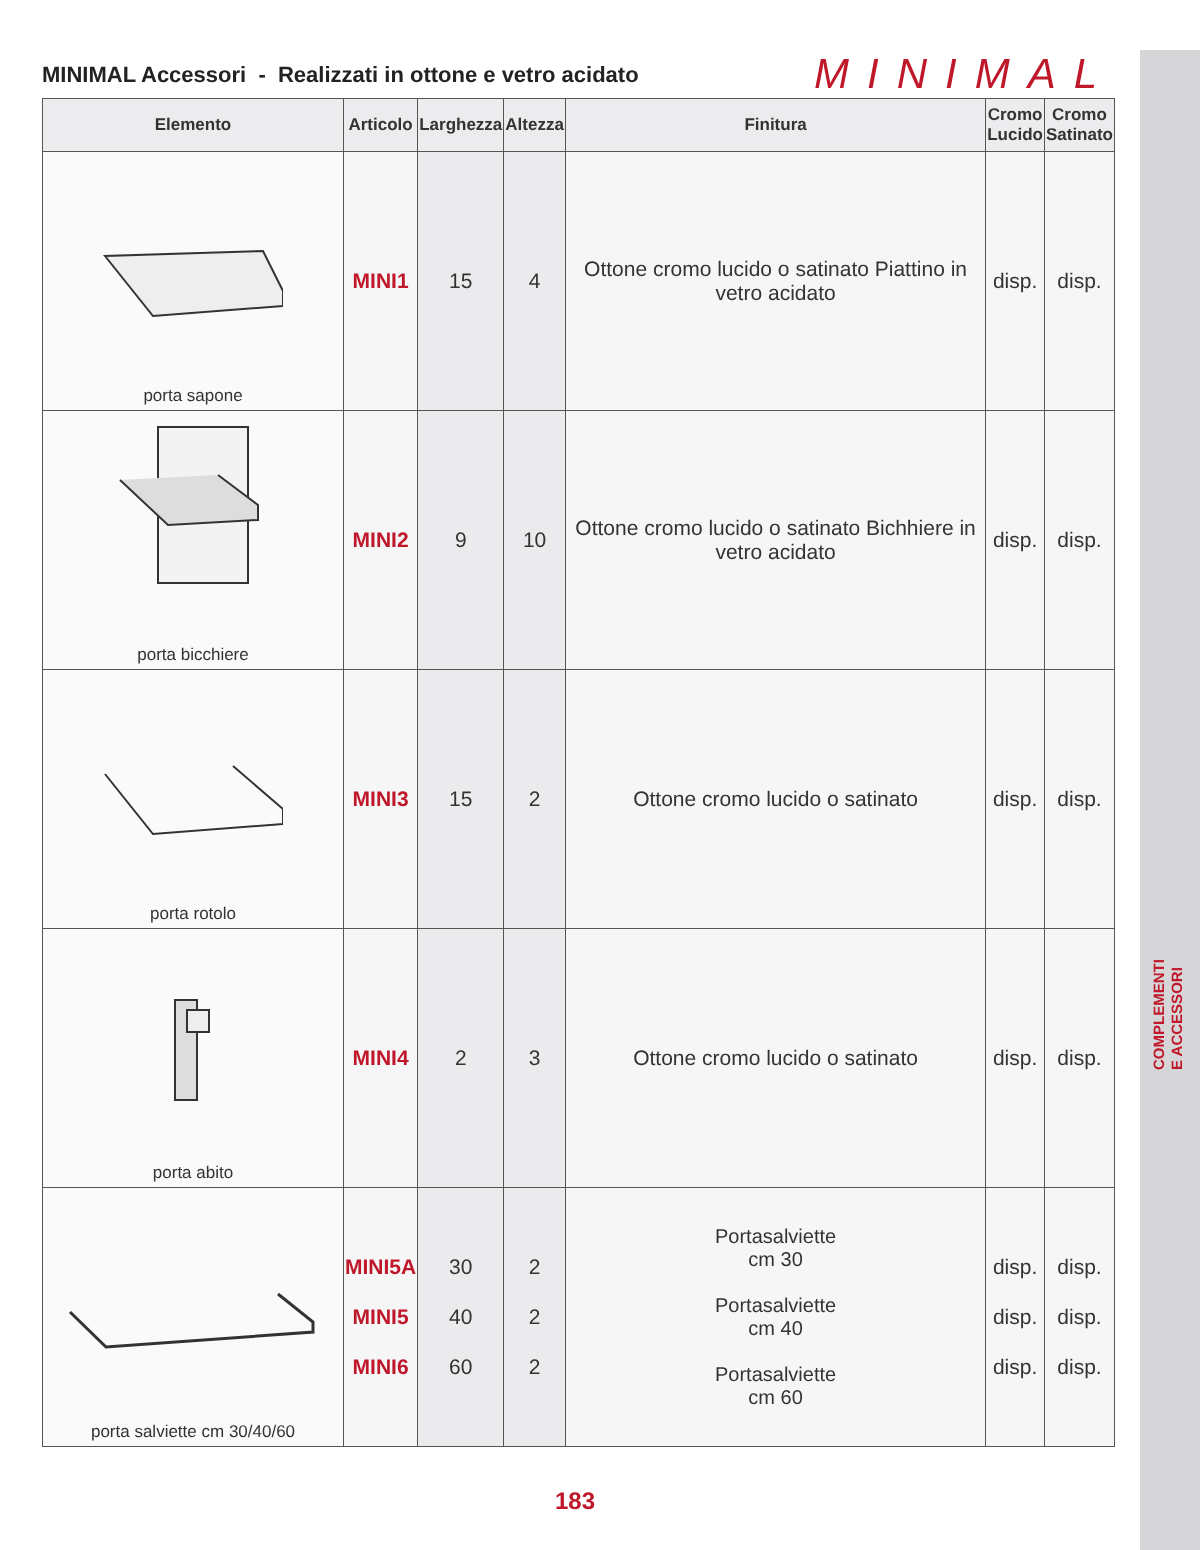COMPLEMENTI E ACCESSORI
MINIMAL Accessori - Realizzati in ottone e vetro acidato
MINIMAL
| Elemento | Articolo | Larghezza | Altezza | Finitura | Cromo Lucido | Cromo Satinato |
| --- | --- | --- | --- | --- | --- | --- |
| porta sapone | MINI1 | 15 | 4 | Ottone cromo lucido o satinato Piattino in vetro acidato | disp. | disp. |
| porta bicchiere | MINI2 | 9 | 10 | Ottone cromo lucido o satinato Bichhiere in vetro acidato | disp. | disp. |
| porta rotolo | MINI3 | 15 | 2 | Ottone cromo lucido o satinato | disp. | disp. |
| porta abito | MINI4 | 2 | 3 | Ottone cromo lucido o satinato | disp. | disp. |
| porta salviette cm 30/40/60 | MINI5A MINI5 MINI6 | 30 40 60 | 2 2 2 | Portasalviette cm 30 Portasalviette cm 40 Portasalviette cm 60 | disp. disp. disp. | disp. disp. disp. |
183